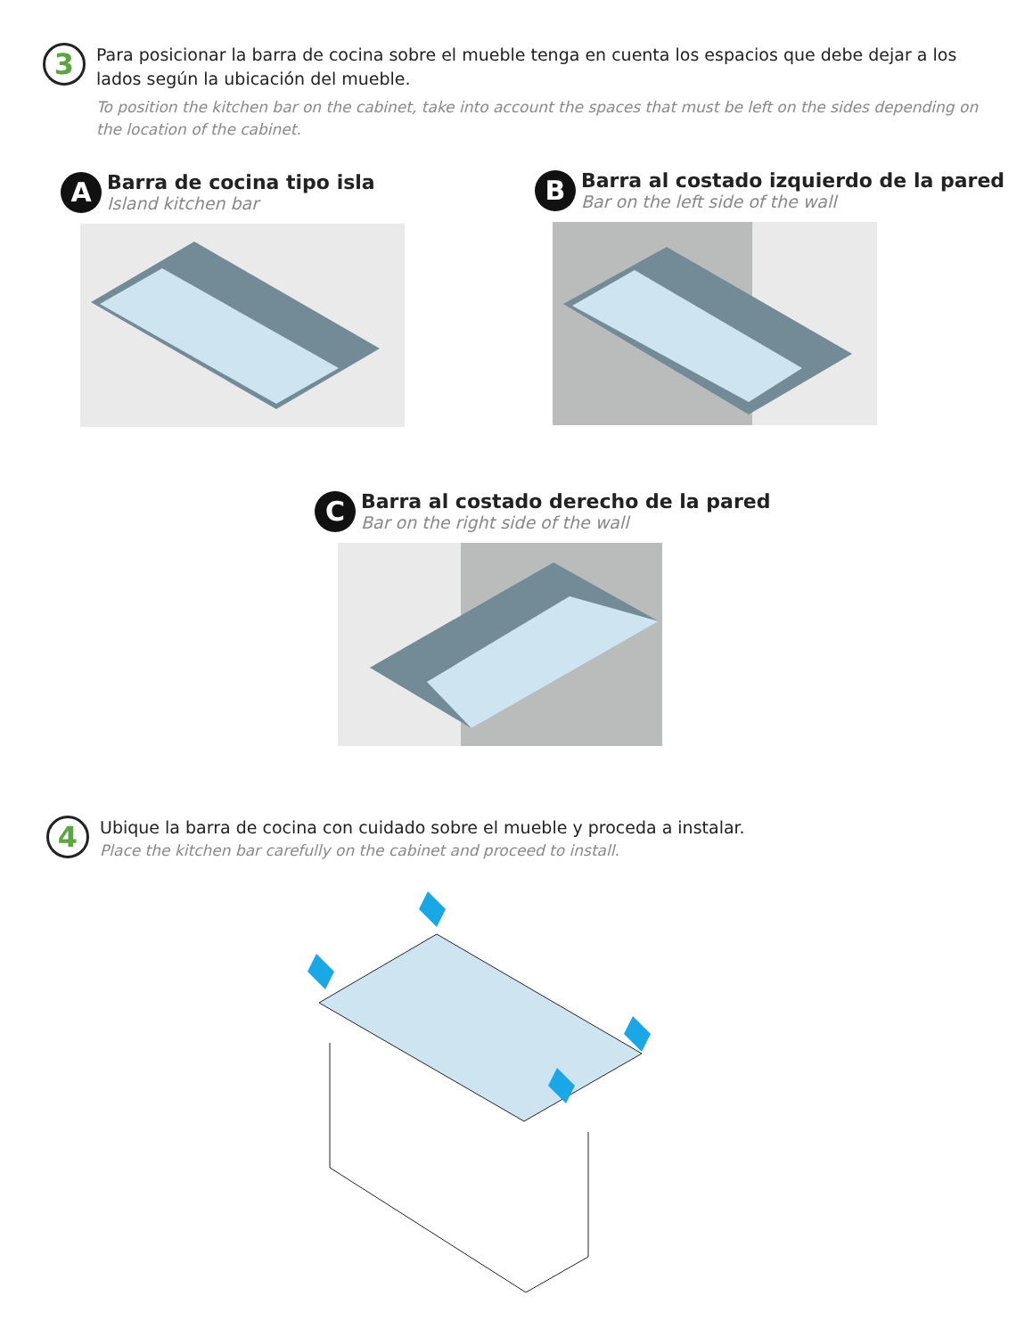3
Para posicionar la barra de cocina sobre el mueble tenga en cuenta los espacios que debe dejar a los lados según la ubicación del mueble.
To position the kitchen bar on the cabinet, take into account the spaces that must be left on the sides depending on the location of the cabinet.
A
Barra de cocina tipo isla
Island kitchen bar
B
Barra al costado izquierdo de la pared
Bar on the left side of the wall
C
Barra al costado derecho de la pared
Bar on the right side of the wall
4
Ubique la barra de cocina con cuidado sobre el mueble y proceda a instalar.
Place the kitchen bar carefully on the cabinet and proceed to install.